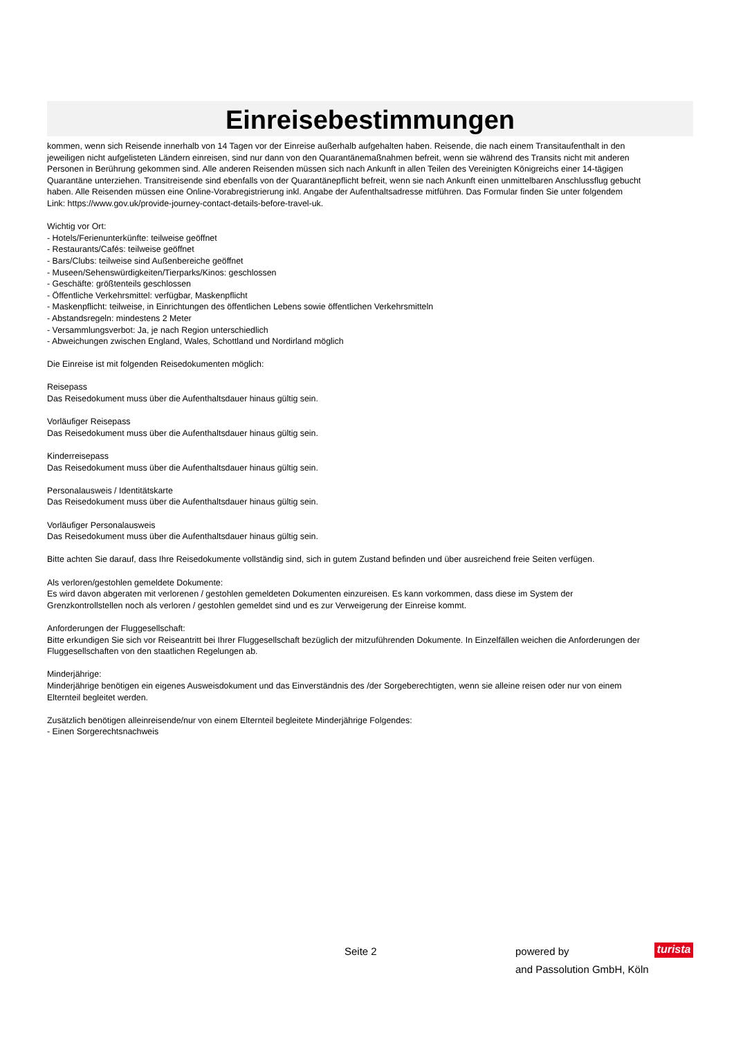Einreisebestimmungen
kommen, wenn sich Reisende innerhalb von 14 Tagen vor der Einreise außerhalb aufgehalten haben. Reisende, die nach einem Transitaufenthalt in den jeweiligen nicht aufgelisteten Ländern einreisen, sind nur dann von den Quarantänemaßnahmen befreit, wenn sie während des Transits nicht mit anderen Personen in Berührung gekommen sind. Alle anderen Reisenden müssen sich nach Ankunft in allen Teilen des Vereinigten Königreichs einer 14-tägigen Quarantäne unterziehen. Transitreisende sind ebenfalls von der Quarantänepflicht befreit, wenn sie nach Ankunft einen unmittelbaren Anschlussflug gebucht haben. Alle Reisenden müssen eine Online-Vorabregistrierung inkl. Angabe der Aufenthaltsadresse mitführen. Das Formular finden Sie unter folgendem Link: https://www.gov.uk/provide-journey-contact-details-before-travel-uk.
Wichtig vor Ort:
- Hotels/Ferienunterkünfte: teilweise geöffnet
- Restaurants/Cafés: teilweise geöffnet
- Bars/Clubs: teilweise sind Außenbereiche geöffnet
- Museen/Sehenswürdigkeiten/Tierparks/Kinos: geschlossen
- Geschäfte: größtenteils geschlossen
- Öffentliche Verkehrsmittel: verfügbar, Maskenpflicht
- Maskenpflicht: teilweise, in Einrichtungen des öffentlichen Lebens sowie öffentlichen Verkehrsmitteln
- Abstandsregeln: mindestens 2 Meter
- Versammlungsverbot: Ja, je nach Region unterschiedlich
- Abweichungen zwischen England, Wales, Schottland und Nordirland möglich
Die Einreise ist mit folgenden Reisedokumenten möglich:
Reisepass
Das Reisedokument muss über die Aufenthaltsdauer hinaus gültig sein.
Vorläufiger Reisepass
Das Reisedokument muss über die Aufenthaltsdauer hinaus gültig sein.
Kinderreisepass
Das Reisedokument muss über die Aufenthaltsdauer hinaus gültig sein.
Personalausweis / Identitätskarte
Das Reisedokument muss über die Aufenthaltsdauer hinaus gültig sein.
Vorläufiger Personalausweis
Das Reisedokument muss über die Aufenthaltsdauer hinaus gültig sein.
Bitte achten Sie darauf, dass Ihre Reisedokumente vollständig sind, sich in gutem Zustand befinden und über ausreichend freie Seiten verfügen.
Als verloren/gestohlen gemeldete Dokumente:
Es wird davon abgeraten mit verlorenen / gestohlen gemeldeten Dokumenten einzureisen. Es kann vorkommen, dass diese im System der Grenzkontrollstellen noch als verloren / gestohlen gemeldet sind und es zur Verweigerung der Einreise kommt.
Anforderungen der Fluggesellschaft:
Bitte erkundigen Sie sich vor Reiseantritt bei Ihrer Fluggesellschaft bezüglich der mitzuführenden Dokumente. In Einzelfällen weichen die Anforderungen der Fluggesellschaften von den staatlichen Regelungen ab.
Minderjährige:
Minderjährige benötigen ein eigenes Ausweisdokument und das Einverständnis des /der Sorgeberechtigten, wenn sie alleine reisen oder nur von einem Elternteil begleitet werden.
Zusätzlich benötigen alleinreisende/nur von einem Elternteil begleitete Minderjährige Folgendes:
- Einen Sorgerechtsnachweis
Seite 2
powered by
and Passolution GmbH, Köln
turista